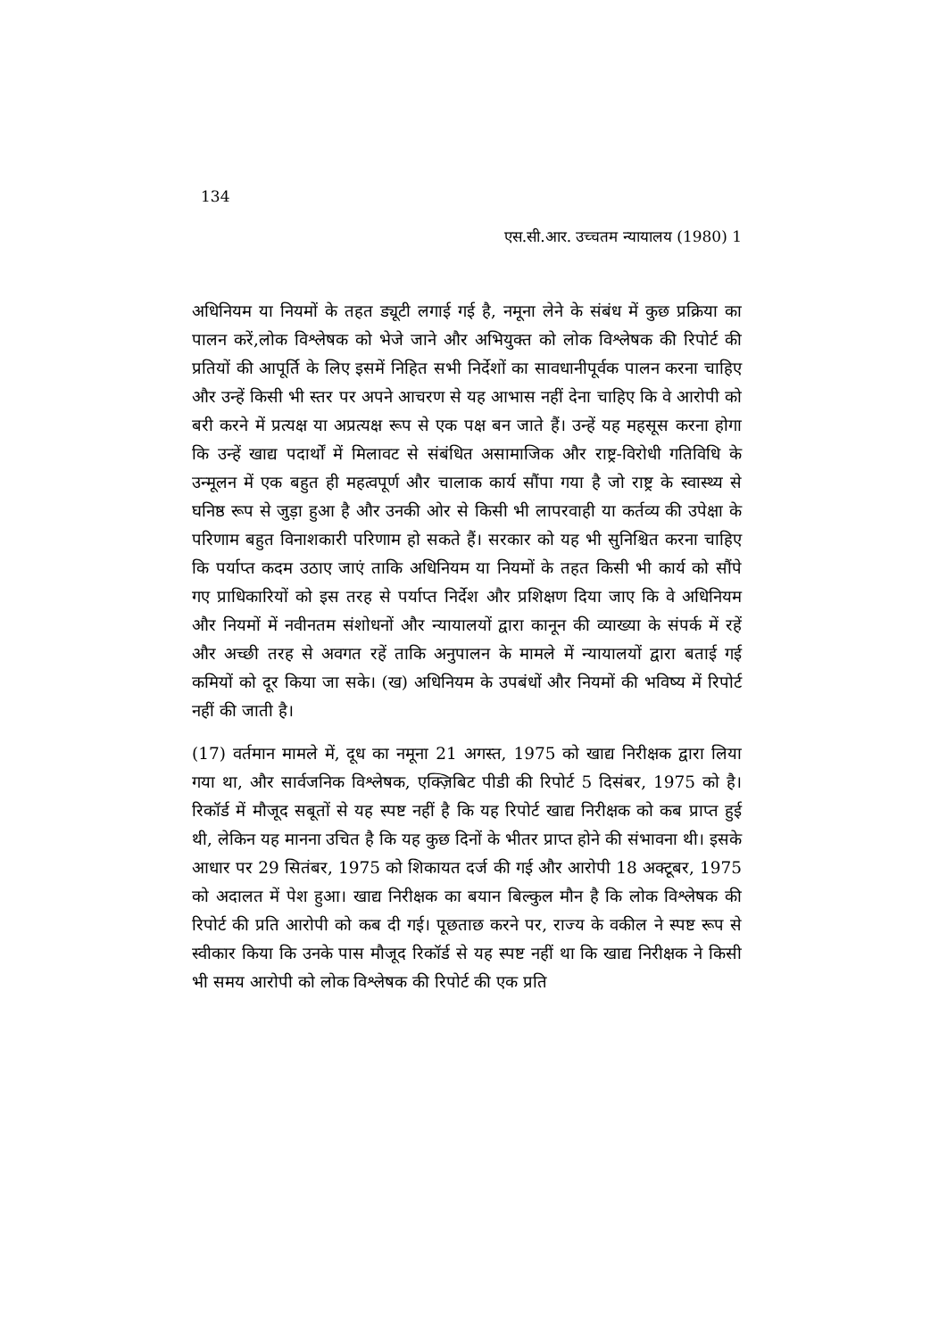134
एस.सी.आर. उच्चतम न्यायालय (1980) 1
अधिनियम या नियमों के तहत ड्यूटी लगाई गई है, नमूना लेने के संबंध में कुछ प्रक्रिया का पालन करें,लोक विश्लेषक को भेजे जाने और अभियुक्त को लोक विश्लेषक की रिपोर्ट की प्रतियों की आपूर्ति के लिए इसमें निहित सभी निर्देशों का सावधानीपूर्वक पालन करना चाहिए और उन्हें किसी भी स्तर पर अपने आचरण से यह आभास नहीं देना चाहिए कि वे आरोपी को बरी करने में प्रत्यक्ष या अप्रत्यक्ष रूप से एक पक्ष बन जाते हैं। उन्हें यह महसूस करना होगा कि उन्हें खाद्य पदार्थों में मिलावट से संबंधित असामाजिक और राष्ट्र-विरोधी गतिविधि के उन्मूलन में एक बहुत ही महत्वपूर्ण और चालाक कार्य सौंपा गया है जो राष्ट्र के स्वास्थ्य से घनिष्ठ रूप से जुड़ा हुआ है और उनकी ओर से किसी भी लापरवाही या कर्तव्य की उपेक्षा के परिणाम बहुत विनाशकारी परिणाम हो सकते हैं। सरकार को यह भी सुनिश्चित करना चाहिए कि पर्याप्त कदम उठाए जाएं ताकि अधिनियम या नियमों के तहत किसी भी कार्य को सौंपे गए प्राधिकारियों को इस तरह से पर्याप्त निर्देश और प्रशिक्षण दिया जाए कि वे अधिनियम और नियमों में नवीनतम संशोधनों और न्यायालयों द्वारा कानून की व्याख्या के संपर्क में रहें और अच्छी तरह से अवगत रहें ताकि अनुपालन के मामले में न्यायालयों द्वारा बताई गई कमियों को दूर किया जा सके। (ख) अधिनियम के उपबंधों और नियमों की भविष्य में रिपोर्ट नहीं की जाती है।
(17) वर्तमान मामले में, दूध का नमूना 21 अगस्त, 1975 को खाद्य निरीक्षक द्वारा लिया गया था, और सार्वजनिक विश्लेषक, एक्ज़िबिट पीडी की रिपोर्ट 5 दिसंबर, 1975 को है। रिकॉर्ड में मौजूद सबूतों से यह स्पष्ट नहीं है कि यह रिपोर्ट खाद्य निरीक्षक को कब प्राप्त हुई थी, लेकिन यह मानना उचित है कि यह कुछ दिनों के भीतर प्राप्त होने की संभावना थी। इसके आधार पर 29 सितंबर, 1975 को शिकायत दर्ज की गई और आरोपी 18 अक्टूबर, 1975 को अदालत में पेश हुआ। खाद्य निरीक्षक का बयान बिल्कुल मौन है कि लोक विश्लेषक की रिपोर्ट की प्रति आरोपी को कब दी गई। पूछताछ करने पर, राज्य के वकील ने स्पष्ट रूप से स्वीकार किया कि उनके पास मौजूद रिकॉर्ड से यह स्पष्ट नहीं था कि खाद्य निरीक्षक ने किसी भी समय आरोपी को लोक विश्लेषक की रिपोर्ट की एक प्रति